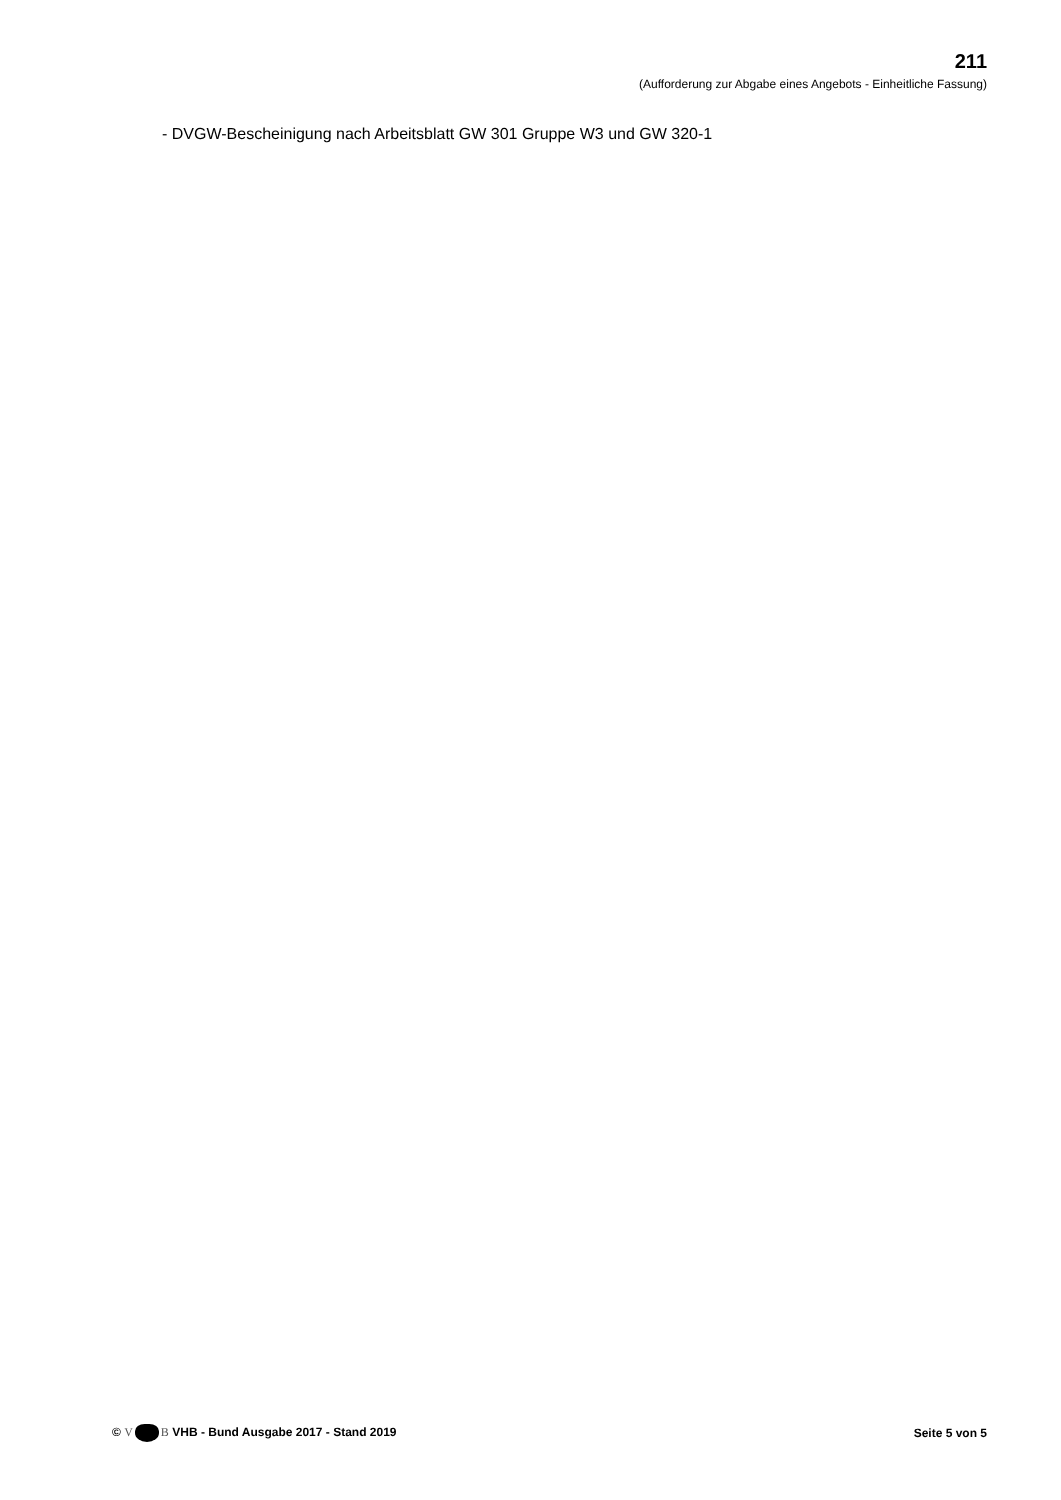211
(Aufforderung zur Abgabe eines Angebots - Einheitliche Fassung)
- DVGW-Bescheinigung nach Arbeitsblatt GW 301 Gruppe W3 und GW 320-1
© V B VHB - Bund Ausgabe 2017 - Stand 2019
Seite 5 von 5